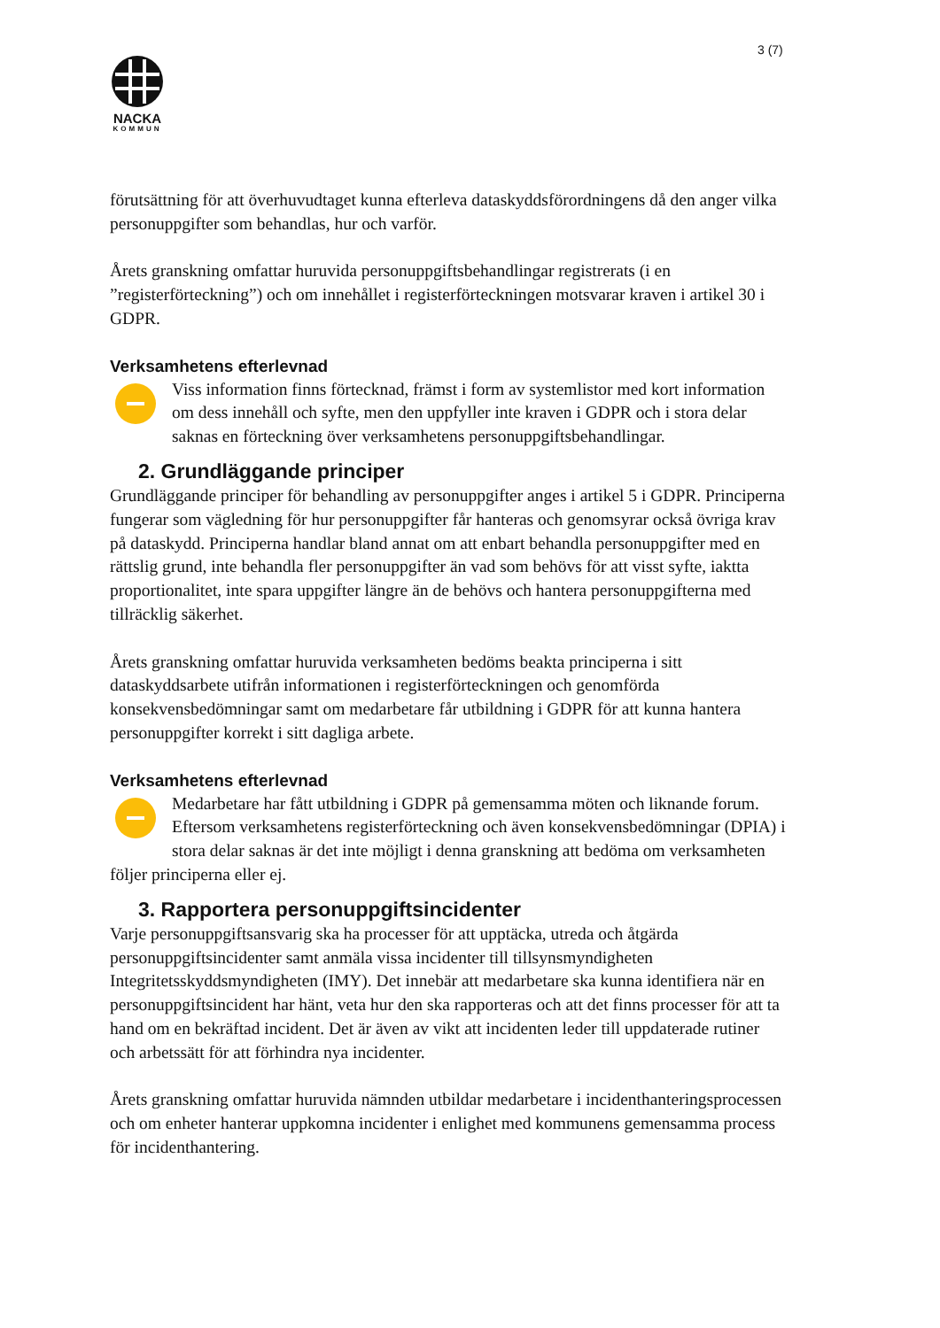3 (7)
NACKA
KOMMUN
förutsättning för att överhuvudtaget kunna efterleva dataskyddsförordningens då den anger vilka personuppgifter som behandlas, hur och varför.
Årets granskning omfattar huruvida personuppgiftsbehandlingar registrerats (i en ”registerförteckning”) och om innehållet i registerförteckningen motsvarar kraven i artikel 30 i GDPR.
Verksamhetens efterlevnad
Viss information finns förtecknad, främst i form av systemlistor med kort information om dess innehåll och syfte, men den uppfyller inte kraven i GDPR och i stora delar saknas en förteckning över verksamhetens personuppgiftsbehandlingar.
2. Grundläggande principer
Grundläggande principer för behandling av personuppgifter anges i artikel 5 i GDPR. Principerna fungerar som vägledning för hur personuppgifter får hanteras och genomsyrar också övriga krav på dataskydd. Principerna handlar bland annat om att enbart behandla personuppgifter med en rättslig grund, inte behandla fler personuppgifter än vad som behövs för att visst syfte, iaktta proportionalitet, inte spara uppgifter längre än de behövs och hantera personuppgifterna med tillräcklig säkerhet.
Årets granskning omfattar huruvida verksamheten bedöms beakta principerna i sitt dataskyddsarbete utifrån informationen i registerförteckningen och genomförda konsekvensbedömningar samt om medarbetare får utbildning i GDPR för att kunna hantera personuppgifter korrekt i sitt dagliga arbete.
Verksamhetens efterlevnad
Medarbetare har fått utbildning i GDPR på gemensamma möten och liknande forum. Eftersom verksamhetens registerförteckning och även konsekvensbedömningar (DPIA) i stora delar saknas är det inte möjligt i denna granskning att bedöma om verksamheten följer principerna eller ej.
3. Rapportera personuppgiftsincidenter
Varje personuppgiftsansvarig ska ha processer för att upptäcka, utreda och åtgärda personuppgiftsincidenter samt anmäla vissa incidenter till tillsynsmyndigheten Integritetsskyddsmyndigheten (IMY). Det innebär att medarbetare ska kunna identifiera när en personuppgiftsincident har hänt, veta hur den ska rapporteras och att det finns processer för att ta hand om en bekräftad incident. Det är även av vikt att incidenten leder till uppdaterade rutiner och arbetssätt för att förhindra nya incidenter.
Årets granskning omfattar huruvida nämnden utbildar medarbetare i incidenthanteringsprocessen och om enheter hanterar uppkomna incidenter i enlighet med kommunens gemensamma process för incidenthantering.